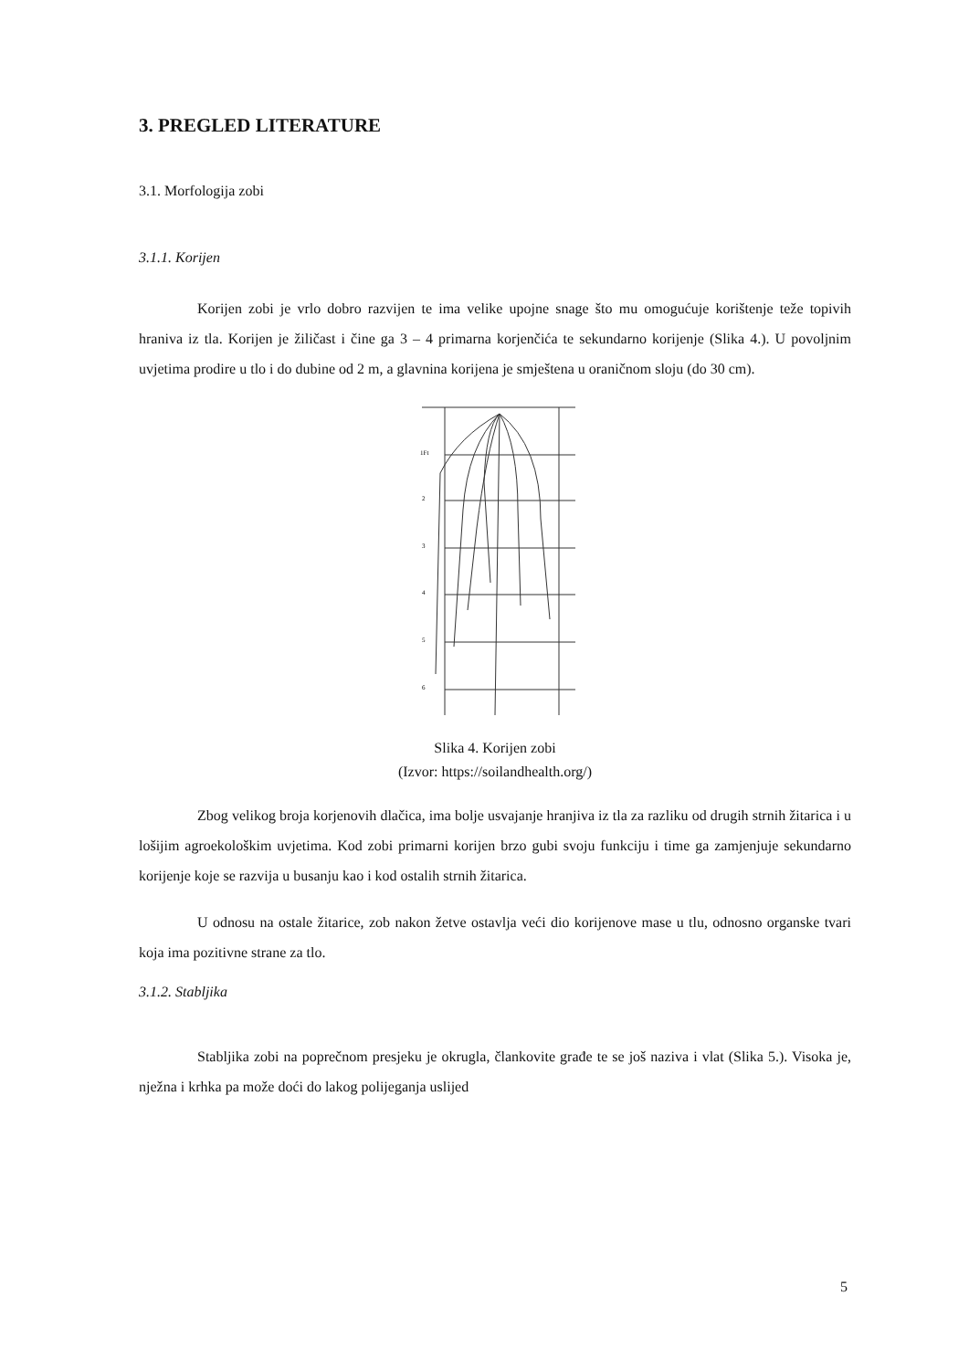3. PREGLED LITERATURE
3.1. Morfologija zobi
3.1.1. Korijen
Korijen zobi je vrlo dobro razvijen te ima velike upojne snage što mu omogućuje korištenje teže topivih hraniva iz tla. Korijen je žiličast i čine ga 3 – 4 primarna korjenčića te sekundarno korijenje (Slika 4.). U povoljnim uvjetima prodire u tlo i do dubine od 2 m, a glavnina korijena je smještena u oraničnom sloju (do 30 cm).
1Ft
2
3
4
5
6
Slika 4. Korijen zobi
(Izvor: https://soilandhealth.org/)
Zbog velikog broja korjenovih dlačica, ima bolje usvajanje hranjiva iz tla za razliku od drugih strnih žitarica i u lošijim agroekološkim uvjetima. Kod zobi primarni korijen brzo gubi svoju funkciju i time ga zamjenjuje sekundarno korijenje koje se razvija u busanju kao i kod ostalih strnih žitarica.
U odnosu na ostale žitarice, zob nakon žetve ostavlja veći dio korijenove mase u tlu, odnosno organske tvari koja ima pozitivne strane za tlo.
3.1.2. Stabljika
Stabljika zobi na poprečnom presjeku je okrugla, člankovite građe te se još naziva i vlat (Slika 5.). Visoka je, nježna i krhka pa može doći do lakog polijeganja uslijed
5